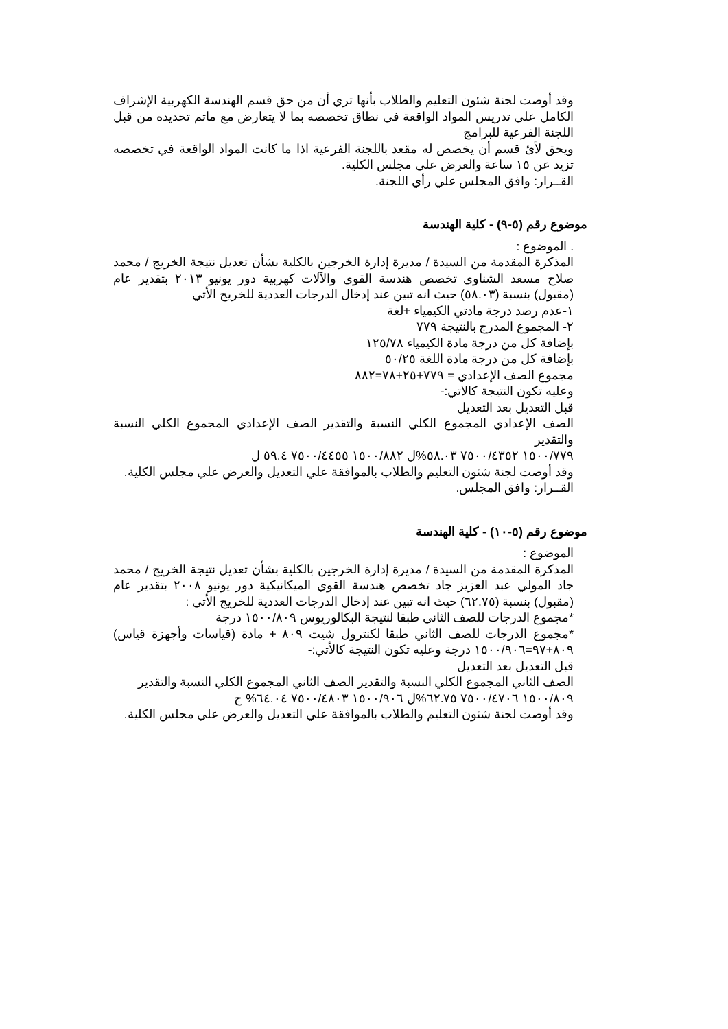وقد أوصت لجنة شئون التعليم والطلاب بأنها تري أن من حق قسم الهندسة الكهربية الإشراف الكامل علي تدريس المواد الواقعة في نطاق تخصصه بما لا يتعارض مع ماتم تحديده من قبل اللجنة الفرعية للبرامج
ويحق لأئ قسم أن يخصص له مقعد باللجنة الفرعية اذا ما كانت المواد الواقعة في تخصصه تزيد عن ١٥ ساعة والعرض علي مجلس الكلية.
القــرار: وافق المجلس علي رأي اللجنة.
موضوع رقم (٥-٩) - كلية الهندسة
. الموضوع :
المذكرة المقدمة من السيدة / مديرة إدارة الخرجين بالكلية بشأن تعديل نتيجة الخريج / محمد صلاح مسعد الشناوي تخصص هندسة القوي والآلات كهربية دور يونيو ٢٠١٣ بتقدير عام (مقبول) بنسبة (٥٨.٠٣) حيث انه تبين عند إدخال الدرجات العددية للخريج الأتي
١-عدم رصد درجة مادتي الكيمياء +لغة
٢- المجموع المدرج بالنتيجة ٧٧٩
بإضافة كل من درجة مادة الكيمياء ١٢٥/٧٨
بإضافة كل من درجة مادة اللغة ٥٠/٢٥
مجموع الصف الإعدادي = ٧٧٩+٢٥+٧٨=٨٨٢
وعليه تكون النتيجة كالاتي:-
قبل التعديل بعد التعديل
الصف الإعدادي المجموع الكلي النسبة والتقدير الصف الإعدادي المجموع الكلي النسبة والتقدير
١٥٠٠/٧٧٩ ٧٥٠٠/٤٣٥٢ ٥٨.٠٣%ل ١٥٠٠/٨٨٢ ٧٥٠٠/٤٤٥٥ ٥٩.٤ ل
وقد أوصت لجنة شئون التعليم والطلاب بالموافقة علي التعديل والعرض علي مجلس الكلية.
القــرار: وافق المجلس.
موضوع رقم (٥-١٠) - كلية الهندسة
الموضوع :
المذكرة المقدمة من السيدة / مديرة إدارة الخرجين بالكلية بشأن تعديل نتيجة الخريج / محمد جاد المولي عبد العزيز جاد تخصص هندسة القوي الميكانيكية دور يونيو ٢٠٠٨ بتقدير عام (مقبول) بنسبة (٦٢.٧٥) حيث انه تبين عند إدخال الدرجات العددية للخريج الأتي :
*مجموع الدرجات للصف الثاني طبقا لنتيجة البكالوريوس ١٥٠٠/٨٠٩ درجة
*مجموع الدرجات للصف الثاني طبقا لكنترول شيت ٨٠٩ + مادة (قياسات وأجهزة قياس) ٨٠٩+٩٧=١٥٠٠/٩٠٦ درجة وعليه تكون النتيجة كالأتي:-
قبل التعديل بعد التعديل
الصف الثاني المجموع الكلي النسبة والتقدير الصف الثاني المجموع الكلي النسبة والتقدير
١٥٠٠/٨٠٩ ٧٥٠٠/٤٧٠٦ ٦٢.٧٥%ل ١٥٠٠/٩٠٦ ٧٥٠٠/٤٨٠٣ ٦٤.٠٤% ج
وقد أوصت لجنة شئون التعليم والطلاب بالموافقة علي التعديل والعرض علي مجلس الكلية.